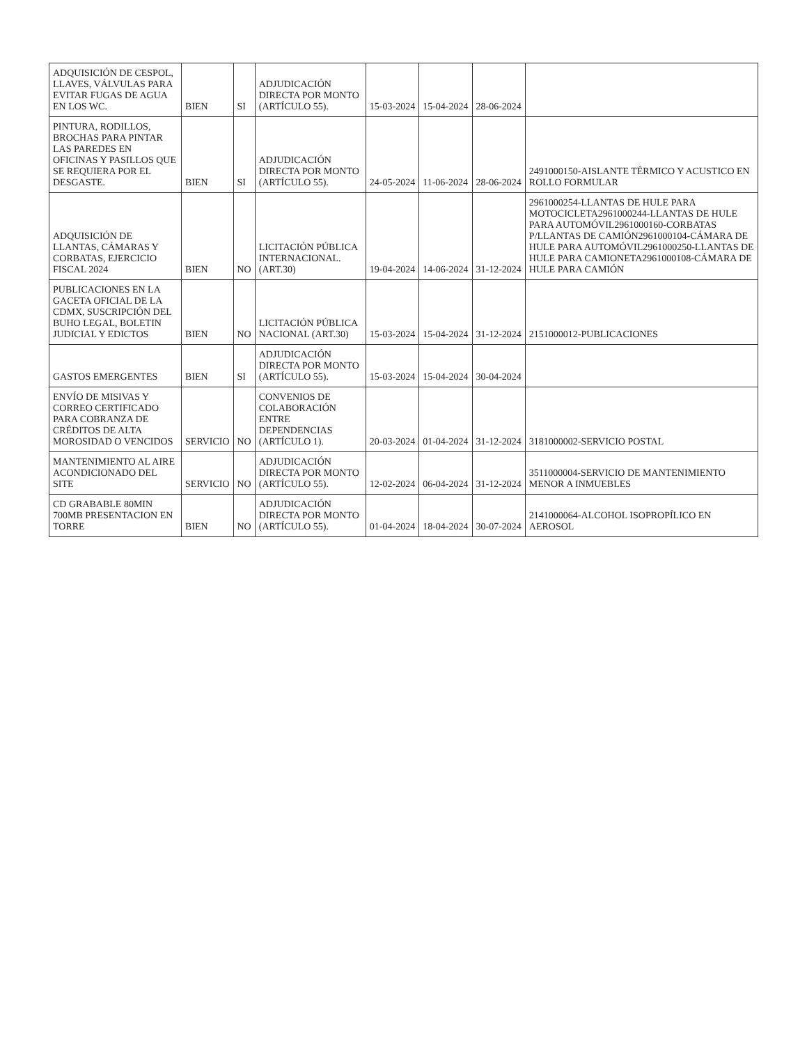| ADQUISICIÓN DE CESPOL, LLAVES, VÁLVULAS PARA EVITAR FUGAS DE AGUA EN LOS WC. | BIEN | SI | ADJUDICACIÓN DIRECTA POR MONTO (ARTÍCULO 55). | 15-03-2024 | 15-04-2024 | 28-06-2024 | |
| PINTURA, RODILLOS, BROCHAS PARA PINTAR LAS PAREDES EN OFICINAS Y PASILLOS QUE SE REQUIERA POR EL DESGASTE. | BIEN | SI | ADJUDICACIÓN DIRECTA POR MONTO (ARTÍCULO 55). | 24-05-2024 | 11-06-2024 | 28-06-2024 | 2491000150-AISLANTE TÉRMICO Y ACUSTICO EN ROLLO FORMULAR |
| ADQUISICIÓN DE LLANTAS, CÁMARAS Y CORBATAS, EJERCICIO FISCAL 2024 | BIEN | NO | LICITACIÓN PÚBLICA INTERNACIONAL.(ART.30) | 19-04-2024 | 14-06-2024 | 31-12-2024 | 2961000254-LLANTAS DE HULE PARA MOTOCICLETA2961000244-LLANTAS DE HULE PARA AUTOMÓVIL2961000160-CORBATAS P/LLANTAS DE CAMIÓN2961000104-CÁMARA DE HULE PARA AUTOMÓVIL2961000250-LLANTAS DE HULE PARA CAMIONETA2961000108-CÁMARA DE HULE PARA CAMIÓN |
| PUBLICACIONES EN LA GACETA OFICIAL DE LA CDMX, SUSCRIPCIÓN DEL BUHO LEGAL, BOLETIN JUDICIAL Y EDICTOS | BIEN | NO | LICITACIÓN PÚBLICA NACIONAL (ART.30) | 15-03-2024 | 15-04-2024 | 31-12-2024 | 2151000012-PUBLICACIONES |
| GASTOS EMERGENTES | BIEN | SI | ADJUDICACIÓN DIRECTA POR MONTO (ARTÍCULO 55). | 15-03-2024 | 15-04-2024 | 30-04-2024 | |
| ENVÍO DE MISIVAS Y CORREO CERTIFICADO PARA COBRANZA DE CRÉDITOS DE ALTA MOROSIDAD O VENCIDOS | SERVICIO | NO | CONVENIOS DE COLABORACIÓN ENTRE DEPENDENCIAS (ARTÍCULO 1). | 20-03-2024 | 01-04-2024 | 31-12-2024 | 3181000002-SERVICIO POSTAL |
| MANTENIMIENTO AL AIRE ACONDICIONADO DEL SITE | SERVICIO | NO | ADJUDICACIÓN DIRECTA POR MONTO (ARTÍCULO 55). | 12-02-2024 | 06-04-2024 | 31-12-2024 | 3511000004-SERVICIO DE MANTENIMIENTO MENOR A INMUEBLES |
| CD GRABABLE 80MIN 700MB PRESENTACION EN TORRE | BIEN | NO | ADJUDICACIÓN DIRECTA POR MONTO (ARTÍCULO 55). | 01-04-2024 | 18-04-2024 | 30-07-2024 | 2141000064-ALCOHOL ISOPROPÍLICO EN AEROSOL |